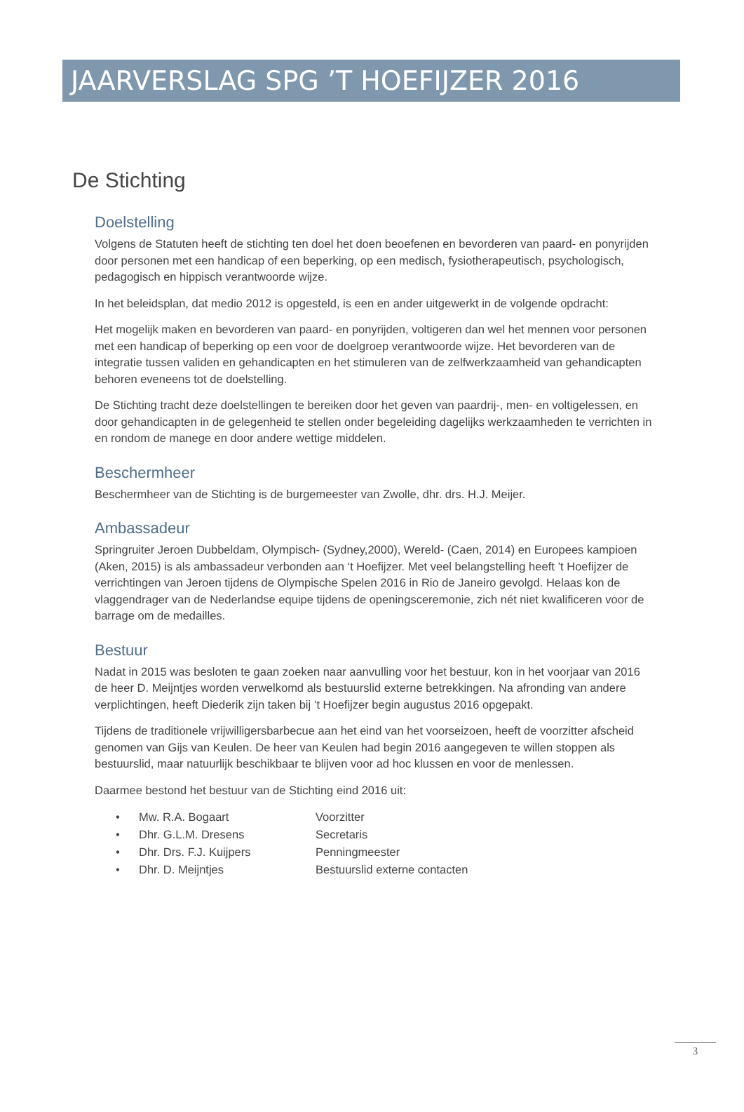JAARVERSLAG SPG ’T HOEFIJZER 2016
De Stichting
Doelstelling
Volgens de Statuten heeft de stichting ten doel het doen beoefenen en bevorderen van paard- en ponyrijden door personen met een handicap of een beperking, op een medisch, fysiotherapeutisch, psychologisch, pedagogisch en hippisch verantwoorde wijze.
In het beleidsplan, dat medio 2012 is opgesteld, is een en ander uitgewerkt in de volgende opdracht:
Het mogelijk maken en bevorderen van paard- en ponyrijden, voltigeren dan wel het mennen voor personen met een handicap of beperking op een voor de doelgroep verantwoorde wijze. Het bevorderen van de integratie tussen validen en gehandicapten en het stimuleren van de zelfwerkzaamheid van gehandicapten behoren eveneens tot de doelstelling.
De Stichting tracht deze doelstellingen te bereiken door het geven van paardrij-, men- en voltigelessen, en door gehandicapten in de gelegenheid te stellen onder begeleiding dagelijks werkzaamheden te verrichten in en rondom de manege en door andere wettige middelen.
Beschermheer
Beschermheer van de Stichting is de burgemeester van Zwolle, dhr. drs. H.J. Meijer.
Ambassadeur
Springruiter Jeroen Dubbeldam, Olympisch- (Sydney,2000), Wereld- (Caen, 2014) en Europees kampioen (Aken, 2015) is als ambassadeur verbonden aan ‘t Hoefijzer. Met veel belangstelling heeft ’t Hoefijzer de verrichtingen van Jeroen tijdens de Olympische Spelen 2016 in Rio de Janeiro gevolgd. Helaas kon de vlaggendrager van de Nederlandse equipe tijdens de openingsceremonie, zich nét niet kwalificeren voor de barrage om de medailles.
Bestuur
Nadat in 2015 was besloten te gaan zoeken naar aanvulling voor het bestuur, kon in het voorjaar van 2016 de heer D. Meijntjes worden verwelkomd als bestuurslid externe betrekkingen. Na afronding van andere verplichtingen, heeft Diederik zijn taken bij ’t Hoefijzer begin augustus 2016 opgepakt.
Tijdens de traditionele vrijwilligersbarbecue aan het eind van het voorseizoen, heeft de voorzitter afscheid genomen van Gijs van Keulen. De heer van Keulen had begin 2016 aangegeven te willen stoppen als bestuurslid, maar natuurlijk beschikbaar te blijven voor ad hoc klussen en voor de menlessen.
Daarmee bestond het bestuur van de Stichting eind 2016 uit:
• Mw. R.A. Bogaart Voorzitter
• Dhr. G.L.M. Dresens Secretaris
• Dhr. Drs. F.J. Kuijpers Penningmeester
• Dhr. D. Meijntjes Bestuurslid externe contacten
3